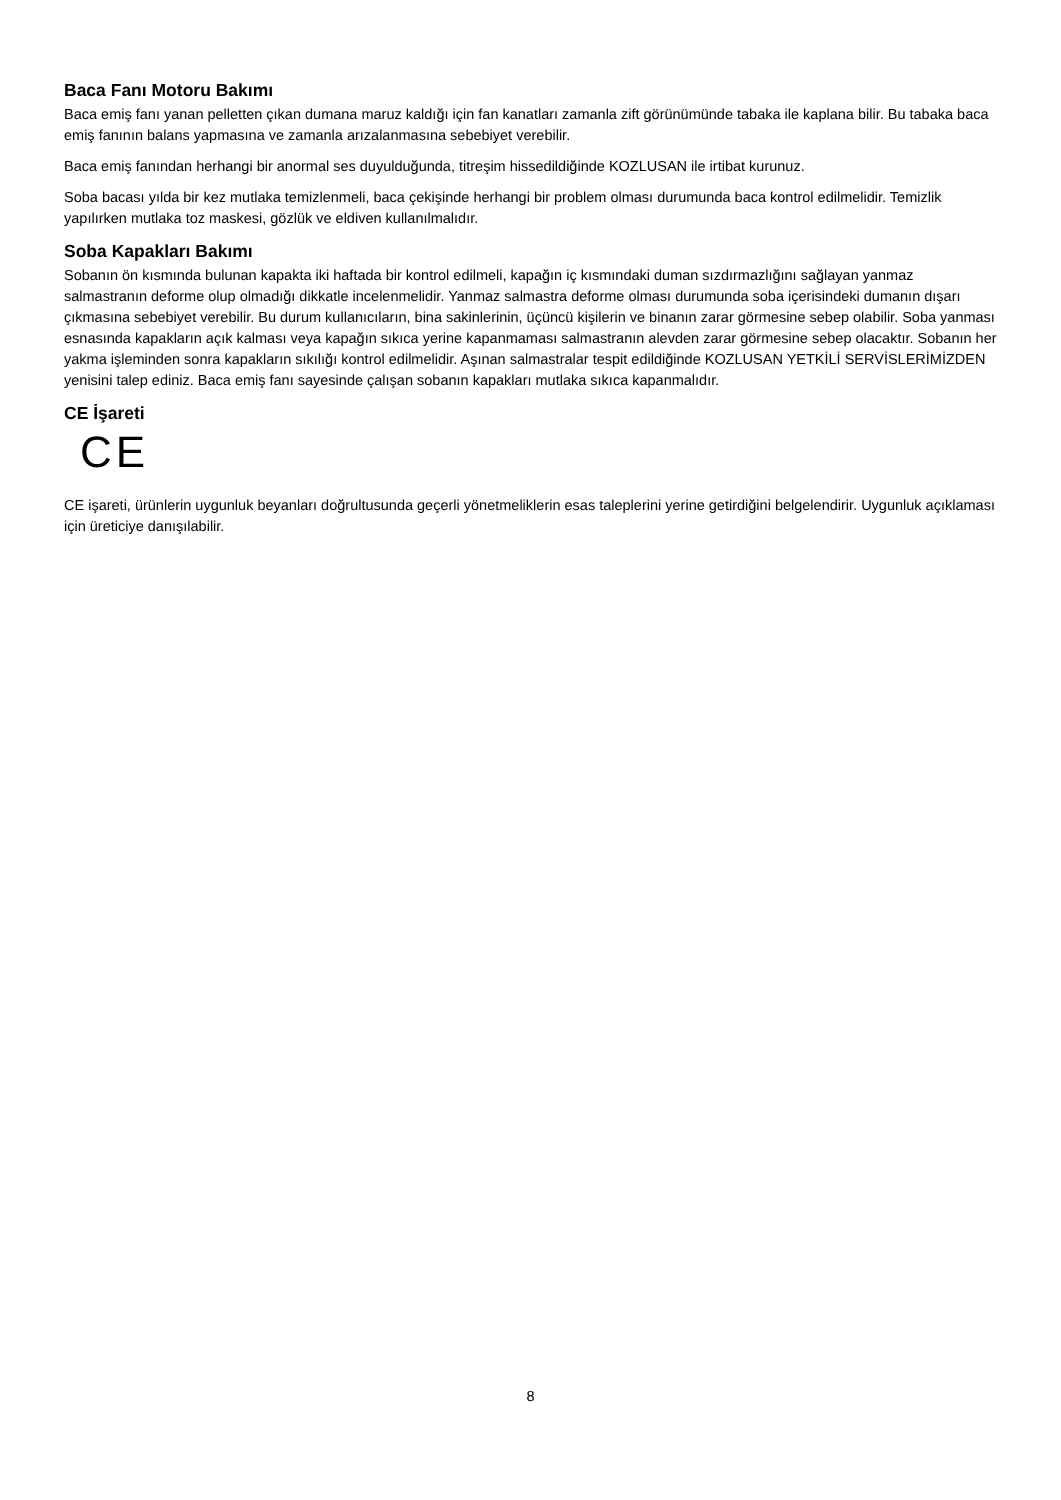Baca Fanı Motoru Bakımı
Baca emiş fanı yanan pelletten çıkan dumana maruz kaldığı için fan kanatları zamanla zift görünümünde tabaka ile kaplana bilir. Bu tabaka baca emiş fanının balans yapmasına ve zamanla arızalanmasına sebebiyet verebilir.
Baca emiş fanından herhangi bir anormal ses duyulduğunda, titreşim hissedildiğinde KOZLUSAN ile irtibat kurunuz.
Soba bacası yılda bir kez mutlaka temizlenmeli, baca çekişinde herhangi bir problem olması durumunda baca kontrol edilmelidir. Temizlik yapılırken mutlaka toz maskesi, gözlük ve eldiven kullanılmalıdır.
Soba Kapakları Bakımı
Sobanın ön kısmında bulunan kapakta iki haftada bir kontrol edilmeli, kapağın iç kısmındaki duman sızdırmazlığını sağlayan yanmaz salmastranın deforme olup olmadığı dikkatle incelenmelidir. Yanmaz salmastra deforme olması durumunda soba içerisindeki dumanın dışarı çıkmasına sebebiyet verebilir. Bu durum kullanıcıların, bina sakinlerinin, üçüncü kişilerin ve binanın zarar görmesine sebep olabilir. Soba yanması esnasında kapakların açık kalması veya kapağın sıkıca yerine kapanmaması salmastranın alevden zarar görmesine sebep olacaktır. Sobanın her yakma işleminden sonra kapakların sıkılığı kontrol edilmelidir. Aşınan salmastralar tespit edildiğinde KOZLUSAN YETKİLİ SERVİSLERİMİZDEN yenisini talep ediniz. Baca emiş fanı sayesinde çalışan sobanın kapakları mutlaka sıkıca kapanmalıdır.
CE İşareti
CE
CE işareti, ürünlerin uygunluk beyanları doğrultusunda geçerli yönetmeliklerin esas taleplerini yerine getirdiğini belgelendirir. Uygunluk açıklaması için üreticiye danışılabilir.
8